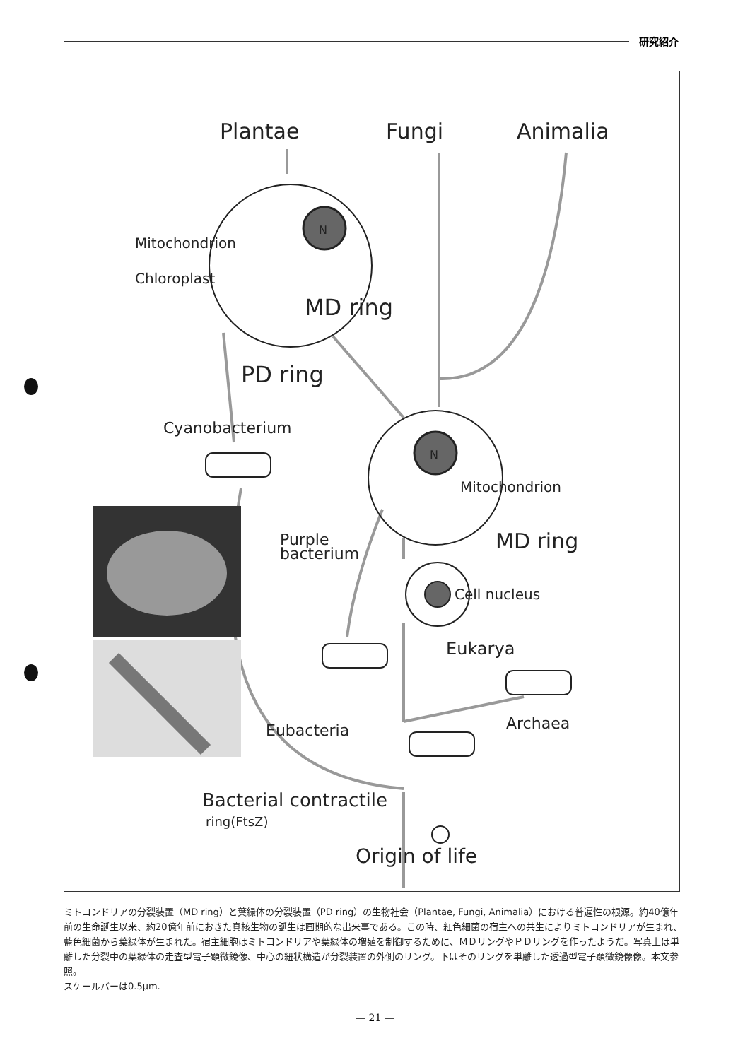研究紹介
Plantae
Fungi
Animalia
N
Mitochondrion
Chloroplast
MD ring
PD ring
Cyanobacterium
N
Mitochondrion
MD ring
Purple
bacterium
Cell nucleus
Eukarya
Archaea
Eubacteria
Bacterial contractile
ring(FtsZ)
Origin of life
ミトコンドリアの分裂装置（MD ring）と葉緑体の分裂装置（PD ring）の生物社会（Plantae, Fungi, Animalia）における普遍性の根源。約40億年前の生命誕生以来、約20億年前におきた真核生物の誕生は画期的な出来事である。この時、紅色細菌の宿主への共生によりミトコンドリアが生まれ、藍色細菌から葉緑体が生まれた。宿主細胞はミトコンドリアや葉緑体の増殖を制御するために、ＭＤリングやＰＤリングを作ったようだ。写真上は単離した分裂中の葉緑体の走査型電子顕微鏡像、中心の紐状構造が分裂装置の外側のリング。下はそのリングを単離した透過型電子顕微鏡像像。本文参照。
スケールバーは0.5μm.
— 21 —